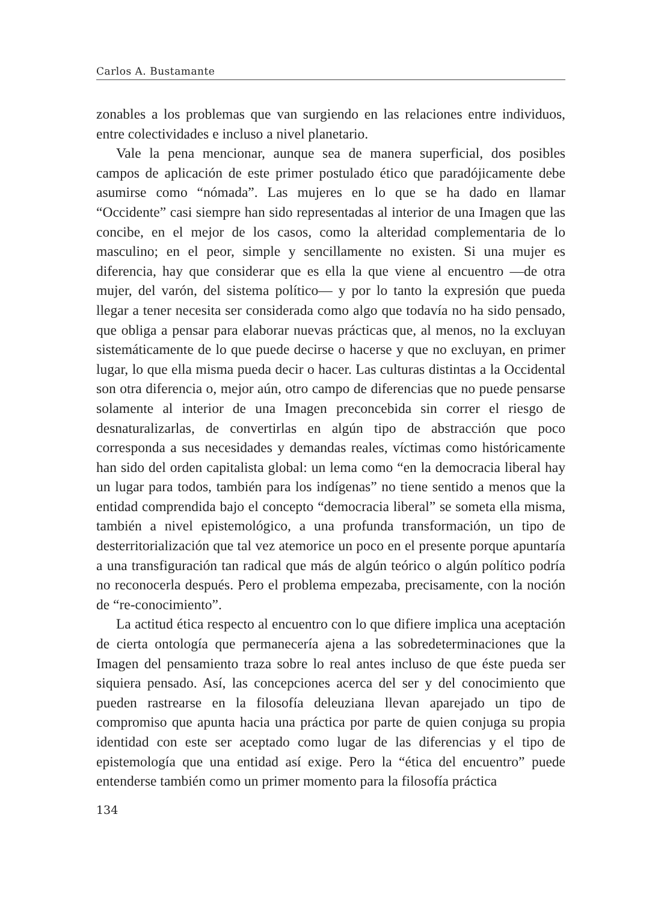Carlos A. Bustamante
zonables a los problemas que van surgiendo en las relaciones entre individuos, entre colectividades e incluso a nivel planetario.
Vale la pena mencionar, aunque sea de manera superficial, dos posibles campos de aplicación de este primer postulado ético que paradójicamente debe asumirse como “nómada”. Las mujeres en lo que se ha dado en llamar “Occidente” casi siempre han sido representadas al interior de una Imagen que las concibe, en el mejor de los casos, como la alteridad complementaria de lo masculino; en el peor, simple y sencillamente no existen. Si una mujer es diferencia, hay que considerar que es ella la que viene al encuentro —de otra mujer, del varón, del sistema político— y por lo tanto la expresión que pueda llegar a tener necesita ser considerada como algo que todavía no ha sido pensado, que obliga a pensar para elaborar nuevas prácticas que, al menos, no la excluyan sistemáticamente de lo que puede decirse o hacerse y que no excluyan, en primer lugar, lo que ella misma pueda decir o hacer. Las culturas distintas a la Occidental son otra diferencia o, mejor aún, otro campo de diferencias que no puede pensarse solamente al interior de una Imagen preconcebida sin correr el riesgo de desnaturalizarlas, de convertirlas en algún tipo de abstracción que poco corresponda a sus necesidades y demandas reales, víctimas como históricamente han sido del orden capitalista global: un lema como “en la democracia liberal hay un lugar para todos, también para los indígenas” no tiene sentido a menos que la entidad comprendida bajo el concepto “democracia liberal” se someta ella misma, también a nivel epistemológico, a una profunda transformación, un tipo de desterritorialización que tal vez atemorice un poco en el presente porque apuntaría a una transfiguración tan radical que más de algún teórico o algún político podría no reconocerla después. Pero el problema empezaba, precisamente, con la noción de “re-conocimiento”.
La actitud ética respecto al encuentro con lo que difiere implica una aceptación de cierta ontología que permanecería ajena a las sobredeterminaciones que la Imagen del pensamiento traza sobre lo real antes incluso de que éste pueda ser siquiera pensado. Así, las concepciones acerca del ser y del conocimiento que pueden rastrearse en la filosofía deleuziana llevan aparejado un tipo de compromiso que apunta hacia una práctica por parte de quien conjuga su propia identidad con este ser aceptado como lugar de las diferencias y el tipo de epistemología que una entidad así exige. Pero la “ética del encuentro” puede entenderse también como un primer momento para la filosofía práctica
134